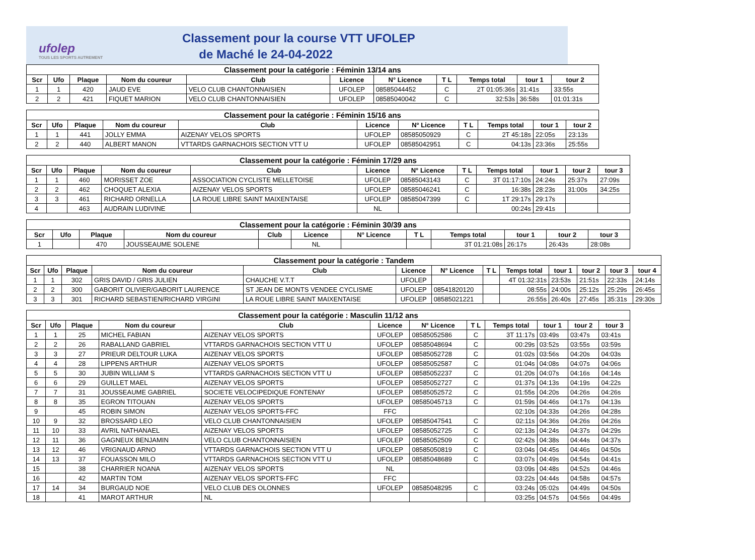ufolep
TOUS LES SPORTS AUTREMENT
Classement pour la course VTT UFOLEP
de Maché le 24-04-2022
| Classement pour la catégorie : Féminin 13/14 ans | | | | | | | | | | |
| Scr | Ufo | Plaque | Nom du coureur | Club | Licence | N° Licence | T L | Temps total | tour 1 | tour 2 |
| 1 | 1 | 420 | JAUD EVE | VELO CLUB CHANTONNAISIEN | UFOLEP | 08585044452 | C | 2T 01:05:36s | 31:41s | 33:55s |
| 2 | 2 | 421 | FIQUET MARION | VELO CLUB CHANTONNAISIEN | UFOLEP | 08585040042 | C | 32:53s | 36:58s | 01:01:31s |
| Classement pour la catégorie : Féminin 15/16 ans | | | | | | | | | | |
| Scr | Ufo | Plaque | Nom du coureur | Club | Licence | N° Licence | T L | Temps total | tour 1 | tour 2 |
| 1 | 1 | 441 | JOLLY EMMA | AIZENAY VELOS SPORTS | UFOLEP | 08585050929 | C | 2T 45:18s | 22:05s | 23:13s |
| 2 | 2 | 440 | ALBERT MANON | VTTARDS GARNACHOIS SECTION VTT U | UFOLEP | 08585042951 | C | 04:13s | 23:36s | 25:55s |
| Classement pour la catégorie : Féminin 17/29 ans | | | | | | | | | | | |
| Scr | Ufo | Plaque | Nom du coureur | Club | Licence | N° Licence | T L | Temps total | tour 1 | tour 2 | tour 3 |
| 1 | 1 | 460 | MORISSET ZOE | ASSOCIATION CYCLISTE MELLETOISE | UFOLEP | 08585043143 | C | 3T 01:17:10s | 24:24s | 25:37s | 27:09s |
| 2 | 2 | 462 | CHOQUET ALEXIA | AIZENAY VELOS SPORTS | UFOLEP | 08585046241 | C | 16:38s | 28:23s | 31:00s | 34:25s |
| 3 | 3 | 461 | RICHARD ORNELLA | LA ROUE LIBRE SAINT MAIXENTAISE | UFOLEP | 08585047399 | C | 1T 29:17s | 29:17s | | |
| 4 | | 463 | AUDRAIN LUDIVINE | | NL | | | 00:24s | 29:41s | | |
| Classement pour la catégorie : Féminin 30/39 ans | | | | | | | | | | | |
| Scr | Ufo | Plaque | Nom du coureur | Club | Licence | N° Licence | T L | Temps total | tour 1 | tour 2 | tour 3 |
| 1 | | 470 | JOUSSEAUME SOLENE | | NL | | | 3T 01:21:08s | 26:17s | 26:43s | 28:08s |
| Classement pour la catégorie : Tandem | | | | | | | | | | | | |
| Scr | Ufo | Plaque | Nom du coureur | Club | Licence | N° Licence | T L | Temps total | tour 1 | tour 2 | tour 3 | tour 4 |
| 1 | 1 | 302 | GRIS DAVID / GRIS JULIEN | CHAUCHE V.T.T | UFOLEP | | | 4T 01:32:31s | 23:53s | 21:51s | 22:33s | 24:14s |
| 2 | 2 | 300 | GABORIT OLIVIER/GABORIT LAURENCE | ST JEAN DE MONTS VENDEE CYCLISME | UFOLEP | 08541820120 | | 08:55s | 24:00s | 25:12s | 25:29s | 26:45s |
| 3 | 3 | 301 | RICHARD SEBASTIEN/RICHARD VIRGINI | LA ROUE LIBRE SAINT MAIXENTAISE | UFOLEP | 08585021221 | | 26:55s | 26:40s | 27:45s | 35:31s | 29:30s |
| Classement pour la catégorie : Masculin 11/12 ans | | | | | | | | | | | |
| Scr | Ufo | Plaque | Nom du coureur | Club | Licence | N° Licence | T L | Temps total | tour 1 | tour 2 | tour 3 |
| 1 | 1 | 25 | MICHEL FABIAN | AIZENAY VELOS SPORTS | UFOLEP | 08585052586 | C | 3T 11:17s | 03:49s | 03:47s | 03:41s |
| 2 | 2 | 26 | RABALLAND GABRIEL | VTTARDS GARNACHOIS SECTION VTT U | UFOLEP | 08585048694 | C | 00:29s | 03:52s | 03:55s | 03:59s |
| 3 | 3 | 27 | PRIEUR DELTOUR LUKA | AIZENAY VELOS SPORTS | UFOLEP | 08585052728 | C | 01:02s | 03:56s | 04:20s | 04:03s |
| 4 | 4 | 28 | LIPPENS ARTHUR | AIZENAY VELOS SPORTS | UFOLEP | 08585052587 | C | 01:04s | 04:08s | 04:07s | 04:06s |
| 5 | 5 | 30 | JUBIN WILLIAM S | VTTARDS GARNACHOIS SECTION VTT U | UFOLEP | 08585052237 | C | 01:20s | 04:07s | 04:16s | 04:14s |
| 6 | 6 | 29 | GUILLET MAEL | AIZENAY VELOS SPORTS | UFOLEP | 08585052727 | C | 01:37s | 04:13s | 04:19s | 04:22s |
| 7 | 7 | 31 | JOUSSEAUME GABRIEL | SOCIETE VELOCIPEDIQUE FONTENAY | UFOLEP | 08585052572 | C | 01:55s | 04:20s | 04:26s | 04:26s |
| 8 | 8 | 35 | EGRON TITOUAN | AIZENAY VELOS SPORTS | UFOLEP | 08585045713 | C | 01:59s | 04:46s | 04:17s | 04:13s |
| 9 | | 45 | ROBIN SIMON | AIZENAY VELOS SPORTS-FFC | FFC | | | 02:10s | 04:33s | 04:26s | 04:28s |
| 10 | 9 | 32 | BROSSARD LEO | VELO CLUB CHANTONNAISIEN | UFOLEP | 08585047541 | C | 02:11s | 04:36s | 04:26s | 04:26s |
| 11 | 10 | 33 | AVRIL NATHANAEL | AIZENAY VELOS SPORTS | UFOLEP | 08585052725 | C | 02:13s | 04:24s | 04:37s | 04:29s |
| 12 | 11 | 36 | GAGNEUX BENJAMIN | VELO CLUB CHANTONNAISIEN | UFOLEP | 08585052509 | C | 02:42s | 04:38s | 04:44s | 04:37s |
| 13 | 12 | 46 | VRIGNAUD ARNO | VTTARDS GARNACHOIS SECTION VTT U | UFOLEP | 08585050819 | C | 03:04s | 04:45s | 04:46s | 04:50s |
| 14 | 13 | 37 | FOUASSON MILO | VTTARDS GARNACHOIS SECTION VTT U | UFOLEP | 08585048689 | C | 03:07s | 04:49s | 04:54s | 04:41s |
| 15 | | 38 | CHARRIER NOANA | AIZENAY VELOS SPORTS | NL | | | 03:09s | 04:48s | 04:52s | 04:46s |
| 16 | | 42 | MARTIN TOM | AIZENAY VELOS SPORTS-FFC | FFC | | | 03:22s | 04:44s | 04:58s | 04:57s |
| 17 | 14 | 34 | BURGAUD NOE | VELO CLUB DES OLONNES | UFOLEP | 08585048295 | C | 03:24s | 05:02s | 04:49s | 04:50s |
| 18 | | 41 | MAROT ARTHUR | NL | | | | 03:25s | 04:57s | 04:56s | 04:49s |